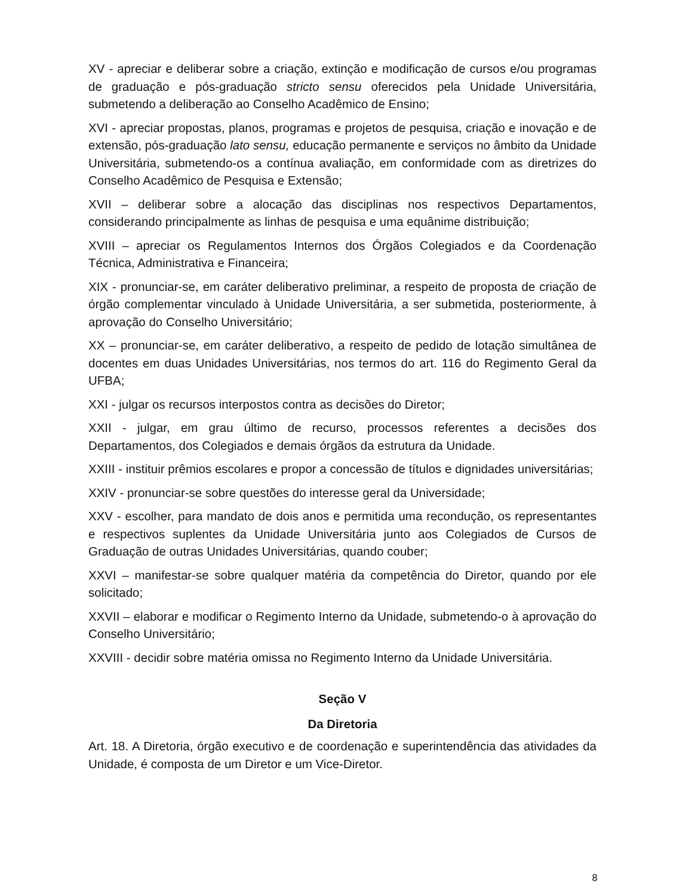XV - apreciar e deliberar sobre a criação, extinção e modificação de cursos e/ou programas de graduação e pós-graduação stricto sensu oferecidos pela Unidade Universitária, submetendo a deliberação ao Conselho Acadêmico de Ensino;
XVI - apreciar propostas, planos, programas e projetos de pesquisa, criação e inovação e de extensão, pós-graduação lato sensu, educação permanente e serviços no âmbito da Unidade Universitária, submetendo-os a contínua avaliação, em conformidade com as diretrizes do Conselho Acadêmico de Pesquisa e Extensão;
XVII – deliberar sobre a alocação das disciplinas nos respectivos Departamentos, considerando principalmente as linhas de pesquisa e uma equânime distribuição;
XVIII – apreciar os Regulamentos Internos dos Órgãos Colegiados e da Coordenação Técnica, Administrativa e Financeira;
XIX - pronunciar-se, em caráter deliberativo preliminar, a respeito de proposta de criação de órgão complementar vinculado à Unidade Universitária, a ser submetida, posteriormente, à aprovação do Conselho Universitário;
XX – pronunciar-se, em caráter deliberativo, a respeito de pedido de lotação simultânea de docentes em duas Unidades Universitárias, nos termos do art. 116 do Regimento Geral da UFBA;
XXI - julgar os recursos interpostos contra as decisões do Diretor;
XXII - julgar, em grau último de recurso, processos referentes a decisões dos Departamentos, dos Colegiados e demais órgãos da estrutura da Unidade.
XXIII - instituir prêmios escolares e propor a concessão de títulos e dignidades universitárias;
XXIV - pronunciar-se sobre questões do interesse geral da Universidade;
XXV - escolher, para mandato de dois anos e permitida uma recondução, os representantes e respectivos suplentes da Unidade Universitária junto aos Colegiados de Cursos de Graduação de outras Unidades Universitárias, quando couber;
XXVI – manifestar-se sobre qualquer matéria da competência do Diretor, quando por ele solicitado;
XXVII – elaborar e modificar o Regimento Interno da Unidade, submetendo-o à aprovação do Conselho Universitário;
XXVIII - decidir sobre matéria omissa no Regimento Interno da Unidade Universitária.
Seção V
Da Diretoria
Art. 18. A Diretoria, órgão executivo e de coordenação e superintendência das atividades da Unidade, é composta de um Diretor e um Vice-Diretor.
8